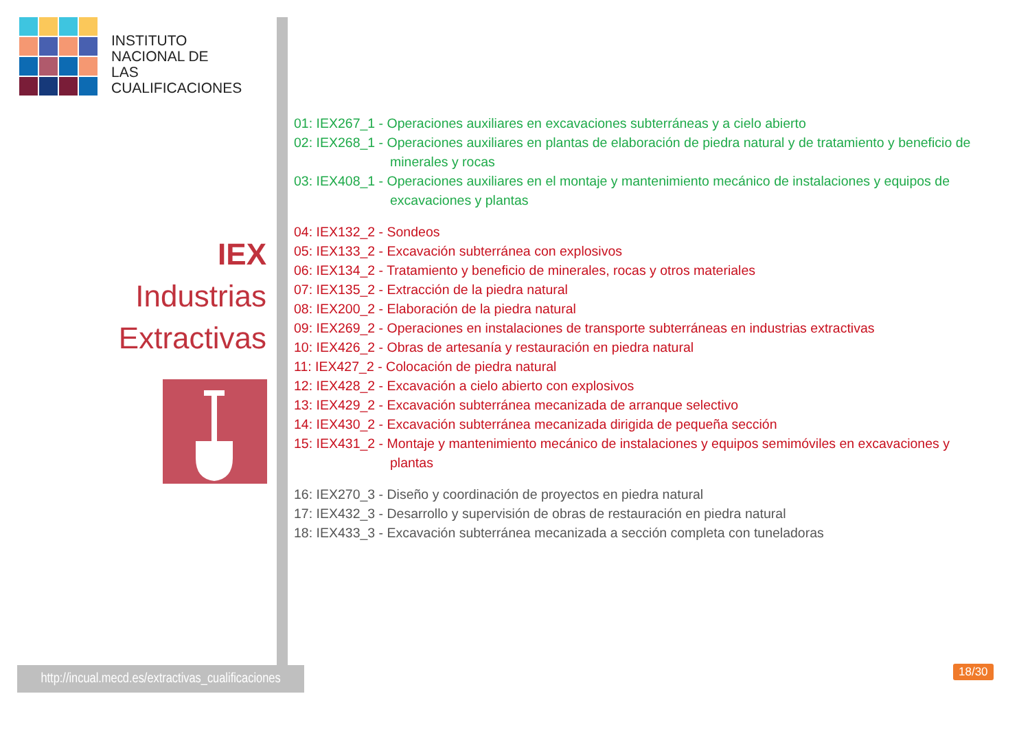INSTITUTO
NACIONAL DE
LAS CUALIFICACIONES
IEX
Industrias
Extractivas
01: IEX267_1 - Operaciones auxiliares en excavaciones subterráneas y a cielo abierto
02: IEX268_1 - Operaciones auxiliares en plantas de elaboración de piedra natural y de tratamiento y beneficio de minerales y rocas
03: IEX408_1 - Operaciones auxiliares en el montaje y mantenimiento mecánico de instalaciones y equipos de excavaciones y plantas
04: IEX132_2 - Sondeos
05: IEX133_2 - Excavación subterránea con explosivos
06: IEX134_2 - Tratamiento y beneficio de minerales, rocas y otros materiales
07: IEX135_2 - Extracción de la piedra natural
08: IEX200_2 - Elaboración de la piedra natural
09: IEX269_2 - Operaciones en instalaciones de transporte subterráneas en industrias extractivas
10: IEX426_2 - Obras de artesanía y restauración en piedra natural
11: IEX427_2 - Colocación de piedra natural
12: IEX428_2 - Excavación a cielo abierto con explosivos
13: IEX429_2 - Excavación subterránea mecanizada de arranque selectivo
14: IEX430_2 - Excavación subterránea mecanizada dirigida de pequeña sección
15: IEX431_2 - Montaje y mantenimiento mecánico de instalaciones y equipos semimóviles en excavaciones y plantas
16: IEX270_3 - Diseño y coordinación de proyectos en piedra natural
17: IEX432_3 - Desarrollo y supervisión de obras de restauración en piedra natural
18: IEX433_3 - Excavación subterránea mecanizada a sección completa con tuneladoras
http://incual.mecd.es/extractivas_cualificaciones
18/30